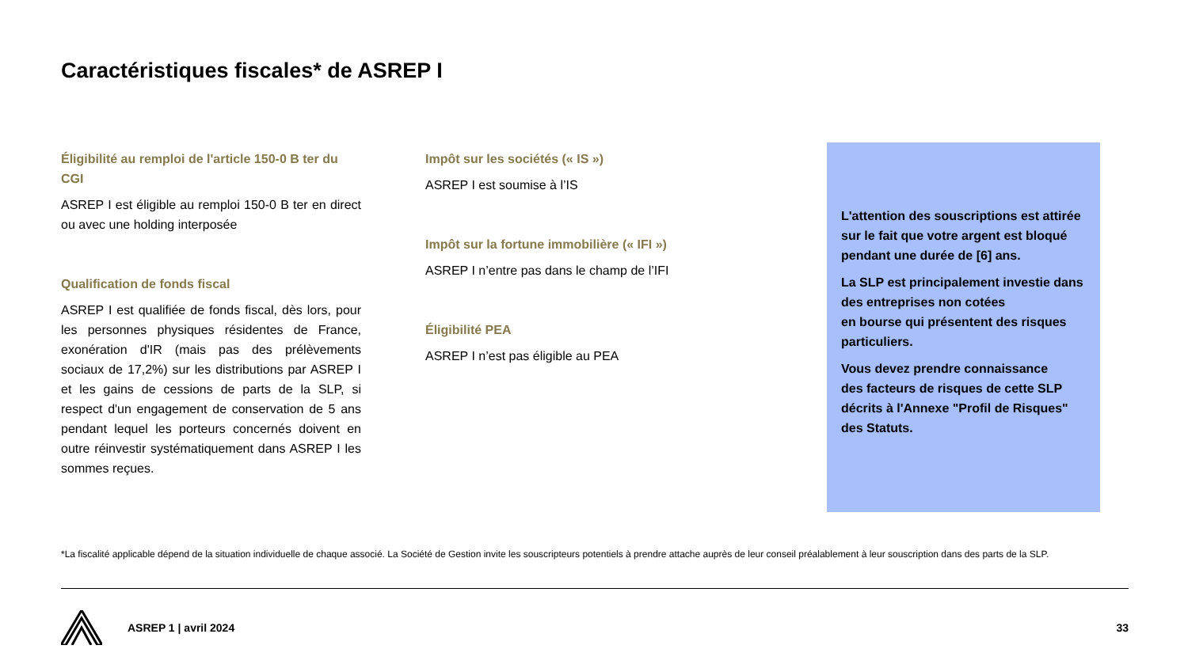Caractéristiques fiscales* de ASREP I
Éligibilité au remploi de l'article 150-0 B ter du CGI
ASREP I est éligible au remploi 150-0 B ter en direct ou avec une holding interposée
Qualification de fonds fiscal
ASREP I est qualifiée de fonds fiscal, dès lors, pour les personnes physiques résidentes de France, exonération d'IR (mais pas des prélèvements sociaux de 17,2%) sur les distributions par ASREP I et les gains de cessions de parts de la SLP, si respect d'un engagement de conservation de 5 ans pendant lequel les porteurs concernés doivent en outre réinvestir systématiquement dans ASREP I les sommes reçues.
Impôt sur les sociétés (« IS »)
ASREP I est soumise à l’IS
Impôt sur la fortune immobilière (« IFI »)
ASREP I n’entre pas dans le champ de l’IFI
Éligibilité PEA
ASREP I n’est pas éligible au PEA
L'attention des souscriptions est attirée sur le fait que votre argent est bloqué pendant une durée de [6] ans.
La SLP est principalement investie dans des entreprises non cotées
en bourse qui présentent des risques particuliers.
Vous devez prendre connaissance
des facteurs de risques de cette SLP décrits à l'Annexe "Profil de Risques" des Statuts.
*La fiscalité applicable dépend de la situation individuelle de chaque associé. La Société de Gestion invite les souscripteurs potentiels à prendre attache auprès de leur conseil préalablement à leur souscription dans des parts de la SLP.
ASREP 1 | avril 2024 33